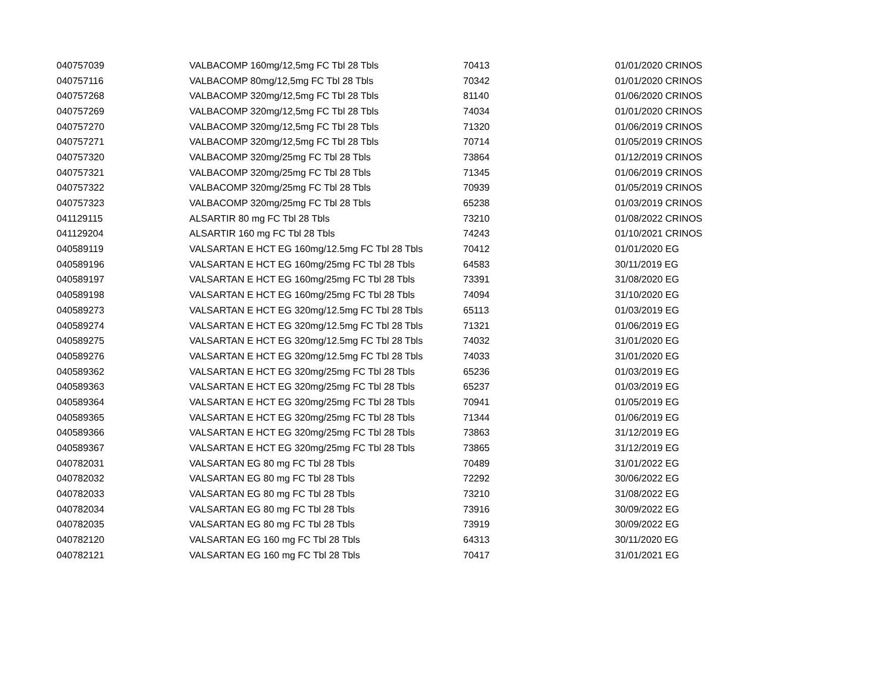| 040757039 | VALBACOMP 160mg/12,5mg FC Tbl 28 Tbls | 70413 | 01/01/2020 CRINOS |
| 040757116 | VALBACOMP 80mg/12,5mg FC Tbl 28 Tbls | 70342 | 01/01/2020 CRINOS |
| 040757268 | VALBACOMP 320mg/12,5mg FC Tbl 28 Tbls | 81140 | 01/06/2020 CRINOS |
| 040757269 | VALBACOMP 320mg/12,5mg FC Tbl 28 Tbls | 74034 | 01/01/2020 CRINOS |
| 040757270 | VALBACOMP 320mg/12,5mg FC Tbl 28 Tbls | 71320 | 01/06/2019 CRINOS |
| 040757271 | VALBACOMP 320mg/12,5mg FC Tbl 28 Tbls | 70714 | 01/05/2019 CRINOS |
| 040757320 | VALBACOMP 320mg/25mg FC Tbl 28 Tbls | 73864 | 01/12/2019 CRINOS |
| 040757321 | VALBACOMP 320mg/25mg FC Tbl 28 Tbls | 71345 | 01/06/2019 CRINOS |
| 040757322 | VALBACOMP 320mg/25mg FC Tbl 28 Tbls | 70939 | 01/05/2019 CRINOS |
| 040757323 | VALBACOMP 320mg/25mg FC Tbl 28 Tbls | 65238 | 01/03/2019 CRINOS |
| 041129115 | ALSARTIR 80 mg FC Tbl 28 Tbls | 73210 | 01/08/2022 CRINOS |
| 041129204 | ALSARTIR 160 mg FC Tbl 28 Tbls | 74243 | 01/10/2021 CRINOS |
| 040589119 | VALSARTAN E HCT EG 160mg/12.5mg FC Tbl 28 Tbls | 70412 | 01/01/2020 EG |
| 040589196 | VALSARTAN E HCT EG 160mg/25mg FC Tbl 28 Tbls | 64583 | 30/11/2019 EG |
| 040589197 | VALSARTAN E HCT EG 160mg/25mg FC Tbl 28 Tbls | 73391 | 31/08/2020 EG |
| 040589198 | VALSARTAN E HCT EG 160mg/25mg FC Tbl 28 Tbls | 74094 | 31/10/2020 EG |
| 040589273 | VALSARTAN E HCT EG 320mg/12.5mg FC Tbl 28 Tbls | 65113 | 01/03/2019 EG |
| 040589274 | VALSARTAN E HCT EG 320mg/12.5mg FC Tbl 28 Tbls | 71321 | 01/06/2019 EG |
| 040589275 | VALSARTAN E HCT EG 320mg/12.5mg FC Tbl 28 Tbls | 74032 | 31/01/2020 EG |
| 040589276 | VALSARTAN E HCT EG 320mg/12.5mg FC Tbl 28 Tbls | 74033 | 31/01/2020 EG |
| 040589362 | VALSARTAN E HCT EG 320mg/25mg FC Tbl 28 Tbls | 65236 | 01/03/2019 EG |
| 040589363 | VALSARTAN E HCT EG 320mg/25mg FC Tbl 28 Tbls | 65237 | 01/03/2019 EG |
| 040589364 | VALSARTAN E HCT EG 320mg/25mg FC Tbl 28 Tbls | 70941 | 01/05/2019 EG |
| 040589365 | VALSARTAN E HCT EG 320mg/25mg FC Tbl 28 Tbls | 71344 | 01/06/2019 EG |
| 040589366 | VALSARTAN E HCT EG 320mg/25mg FC Tbl 28 Tbls | 73863 | 31/12/2019 EG |
| 040589367 | VALSARTAN E HCT EG 320mg/25mg FC Tbl 28 Tbls | 73865 | 31/12/2019 EG |
| 040782031 | VALSARTAN EG 80 mg FC Tbl 28 Tbls | 70489 | 31/01/2022 EG |
| 040782032 | VALSARTAN EG 80 mg FC Tbl 28 Tbls | 72292 | 30/06/2022 EG |
| 040782033 | VALSARTAN EG 80 mg FC Tbl 28 Tbls | 73210 | 31/08/2022 EG |
| 040782034 | VALSARTAN EG 80 mg FC Tbl 28 Tbls | 73916 | 30/09/2022 EG |
| 040782035 | VALSARTAN EG 80 mg FC Tbl 28 Tbls | 73919 | 30/09/2022 EG |
| 040782120 | VALSARTAN EG 160 mg FC Tbl 28 Tbls | 64313 | 30/11/2020 EG |
| 040782121 | VALSARTAN EG 160 mg FC Tbl 28 Tbls | 70417 | 31/01/2021 EG |